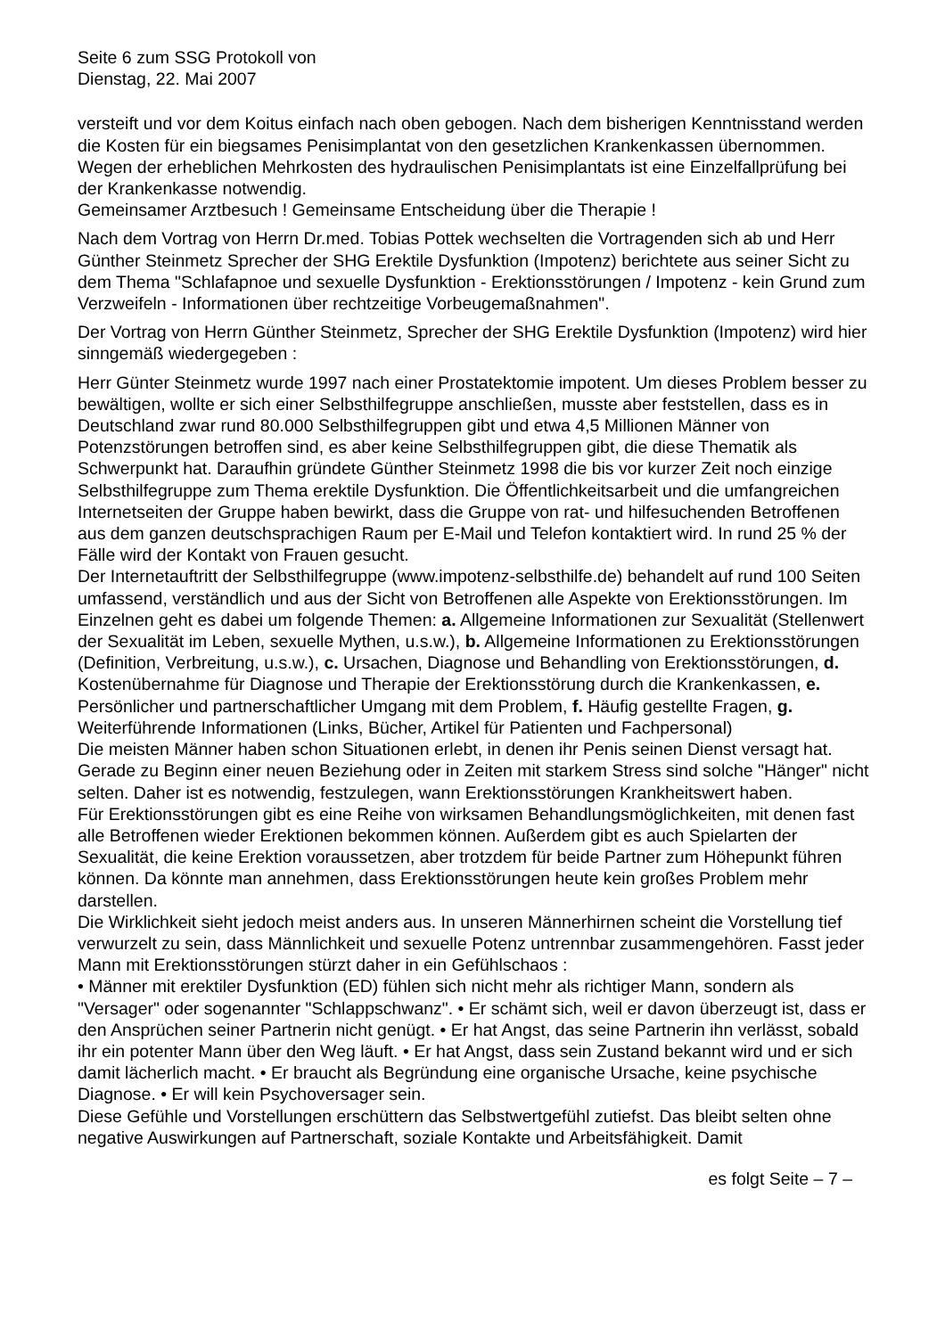Seite 6 zum SSG Protokoll von
Dienstag, 22. Mai 2007
versteift und vor dem Koitus einfach nach oben gebogen. Nach dem bisherigen Kenntnisstand werden die Kosten für ein biegsames Penisimplantat von den gesetzlichen Krankenkassen übernommen. Wegen der erheblichen Mehrkosten des hydraulischen Penisimplantats ist eine Einzelfallprüfung bei der Krankenkasse notwendig.
Gemeinsamer Arztbesuch ! Gemeinsame Entscheidung über die Therapie !
Nach dem Vortrag von Herrn Dr.med. Tobias Pottek wechselten die Vortragenden sich ab und Herr Günther Steinmetz Sprecher der SHG Erektile Dysfunktion (Impotenz) berichtete aus seiner Sicht zu dem Thema "Schlafapnoe und sexuelle Dysfunktion - Erektionsstörungen / Impotenz - kein Grund zum Verzweifeln - Informationen über rechtzeitige Vorbeugemaßnahmen".
Der Vortrag von Herrn Günther Steinmetz, Sprecher der SHG Erektile Dysfunktion (Impotenz) wird hier sinngemäß wiedergegeben :
Herr Günter Steinmetz wurde 1997 nach einer Prostatektomie impotent. Um dieses Problem besser zu bewältigen, wollte er sich einer Selbsthilfegruppe anschließen, musste aber feststellen, dass es in Deutschland zwar rund 80.000 Selbsthilfegruppen gibt und etwa 4,5 Millionen Männer von Potenzstörungen betroffen sind, es aber keine Selbsthilfegruppen gibt, die diese Thematik als Schwerpunkt hat. Daraufhin gründete Günther Steinmetz 1998 die bis vor kurzer Zeit noch einzige Selbsthilfegruppe zum Thema erektile Dysfunktion. Die Öffentlichkeitsarbeit und die umfangreichen Internetseiten der Gruppe haben bewirkt, dass die Gruppe von rat- und hilfesuchenden Betroffenen aus dem ganzen deutschsprachigen Raum per E-Mail und Telefon kontaktiert wird. In rund 25 % der Fälle wird der Kontakt von Frauen gesucht.
Der Internetauftritt der Selbsthilfegruppe (www.impotenz-selbsthilfe.de) behandelt auf rund 100 Seiten umfassend, verständlich und aus der Sicht von Betroffenen alle Aspekte von Erektionsstörungen. Im Einzelnen geht es dabei um folgende Themen: a. Allgemeine Informationen zur Sexualität (Stellenwert der Sexualität im Leben, sexuelle Mythen, u.s.w.), b. Allgemeine Informationen zu Erektionsstörungen (Definition, Verbreitung, u.s.w.), c. Ursachen, Diagnose und Behandling von Erektionsstörungen, d. Kostenübernahme für Diagnose und Therapie der Erektionsstörung durch die Krankenkassen, e. Persönlicher und partnerschaftlicher Umgang mit dem Problem, f. Häufig gestellte Fragen, g. Weiterführende Informationen (Links, Bücher, Artikel für Patienten und Fachpersonal)
Die meisten Männer haben schon Situationen erlebt, in denen ihr Penis seinen Dienst versagt hat. Gerade zu Beginn einer neuen Beziehung oder in Zeiten mit starkem Stress sind solche "Hänger" nicht selten. Daher ist es notwendig, festzulegen, wann Erektionsstörungen Krankheitswert haben.
Für Erektionsstörungen gibt es eine Reihe von wirksamen Behandlungsmöglichkeiten, mit denen fast alle Betroffenen wieder Erektionen bekommen können. Außerdem gibt es auch Spielarten der Sexualität, die keine Erektion voraussetzen, aber trotzdem für beide Partner zum Höhepunkt führen können. Da könnte man annehmen, dass Erektionsstörungen heute kein großes Problem mehr darstellen.
Die Wirklichkeit sieht jedoch meist anders aus. In unseren Männerhirnen scheint die Vorstellung tief verwurzelt zu sein, dass Männlichkeit und sexuelle Potenz untrennbar zusammengehören. Fasst jeder Mann mit Erektionsstörungen stürzt daher in ein Gefühlschaos :
• Männer mit erektiler Dysfunktion (ED) fühlen sich nicht mehr als richtiger Mann, sondern als "Versager" oder sogenannter "Schlappschwanz". • Er schämt sich, weil er davon überzeugt ist, dass er den Ansprüchen seiner Partnerin nicht genügt. • Er hat Angst, das seine Partnerin ihn verlässt, sobald ihr ein potenter Mann über den Weg läuft. • Er hat Angst, dass sein Zustand bekannt wird und er sich damit lächerlich macht. • Er braucht als Begründung eine organische Ursache, keine psychische Diagnose. • Er will kein Psychoversager sein.
Diese Gefühle und Vorstellungen erschüttern das Selbstwertgefühl zutiefst. Das bleibt selten ohne negative Auswirkungen auf Partnerschaft, soziale Kontakte und Arbeitsfähigkeit. Damit
es folgt Seite – 7 –